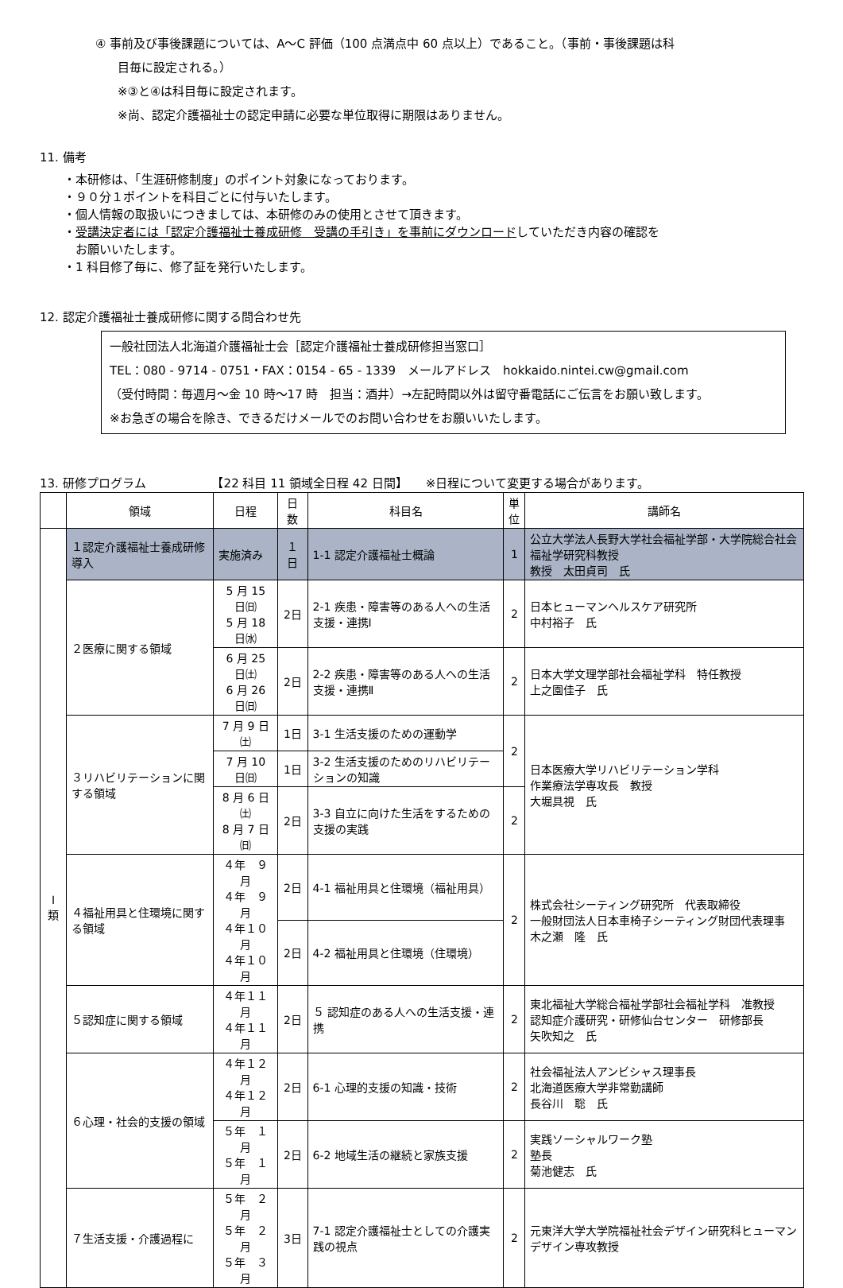④ 事前及び事後課題については、A～C 評価（100 点満点中 60 点以上）であること。（事前・事後課題は科
目毎に設定される。）
※③と④は科目毎に設定されます。
※尚、認定介護福祉士の認定申請に必要な単位取得に期限はありません。
11. 備考
・本研修は、「生涯研修制度」のポイント対象になっております。
・９０分１ポイントを科目ごとに付与いたします。
・個人情報の取扱いにつきましては、本研修のみの使用とさせて頂きます。
・受講決定者には「認定介護福祉士養成研修　受講の手引き」を事前にダウンロードしていただき内容の確認を
　お願いいたします。
・1 科目修了毎に、修了証を発行いたします。
12. 認定介護福祉士養成研修に関する問合わせ先
一般社団法人北海道介護福祉士会［認定介護福祉士養成研修担当窓口］
TEL：080 - 9714 - 0751・FAX：0154 - 65 - 1339　メールアドレス　hokkaido.nintei.cw@gmail.com
（受付時間：毎週月～金 10 時～17 時　担当：酒井）→左記時間以外は留守番電話にご伝言をお願い致します。
※お急ぎの場合を除き、できるだけメールでのお問い合わせをお願いいたします。
13. 研修プログラム　　　　　　【22 科目 11 領域全日程 42 日間】　　※日程について変更する場合があります。
| | 領域 | 日程 | 日 数 | 科目名 | 単 位 | 講師名 |
| --- | --- | --- | --- | --- | --- | --- |
| Ⅰ 類 | １認定介護福祉士養成研修導入 | 実施済み | １日 | 1-1 認定介護福祉士概論 | 1 | 公立大学法人長野大学社会福祉学部・大学院総合社会福祉学研究科教授 教授 太田貞司 氏 |
| | ２医療に関する領域 | 5 月 15 日㈰ 5 月 18 日㈬ | 2日 | 2-1 疾患・障害等のある人への生活支援・連携Ⅰ | 2 | 日本ヒューマンヘルスケア研究所 中村裕子 氏 |
| | | 6 月 25 日㈯ 6 月 26 日㈰ | 2日 | 2-2 疾患・障害等のある人への生活支援・連携Ⅱ | 2 | 日本大学文理学部社会福祉学科 特任教授 上之園佳子 氏 |
| | ３リハビリテーションに関する領域 | 7 月 9 日㈯ | 1日 | 3-1 生活支援のための運動学 | 2 | 日本医療大学リハビリテーション学科 作業療法学専攻長 教授 大堀具視 氏 |
| | | 7 月 10 日㈰ | 1日 | 3-2 生活支援のためのリハビリテーションの知識 | | |
| | | 8 月 6 日㈯ 8 月 7 日㈰ | 2日 | 3-3 自立に向けた生活をするための支援の実践 | 2 | |
| | ４福祉用具と住環境に関する領域 | ４年 ９月 ４年 ９月 ４年１０月 ４年１０月 | 2日 | 4-1 福祉用具と住環境（福祉用具） | 2 | 株式会社シーティング研究所 代表取締役 一般財団法人日本車椅子シーティング財団代表理事 木之瀬 隆 氏 |
| | | | 2日 | 4-2 福祉用具と住環境（住環境） | | |
| | ５認知症に関する領域 | ４年１１月 ４年１１月 | 2日 | ５ 認知症のある人への生活支援・連携 | 2 | 東北福祉大学総合福祉学部社会福祉学科 准教授 認知症介護研究・研修仙台センター 研修部長 矢吹知之 氏 |
| | ６心理・社会的支援の領域 | ４年１２月 ４年１２月 | 2日 | 6-1 心理的支援の知識・技術 | 2 | 社会福祉法人アンビシャス理事長 北海道医療大学非常勤講師 長谷川 聡 氏 |
| | | ５年 １月 ５年 １月 | 2日 | 6-2 地域生活の継続と家族支援 | 2 | 実践ソーシャルワーク塾 塾長 菊池健志 氏 |
| | ７生活支援・介護過程に | ５年 ２月 ５年 ２月 ５年 ３月 | 3日 | 7-1 認定介護福祉士としての介護実践の視点 | 2 | 元東洋大学大学院福祉社会デザイン研究科ヒューマンデザイン専攻教授 |